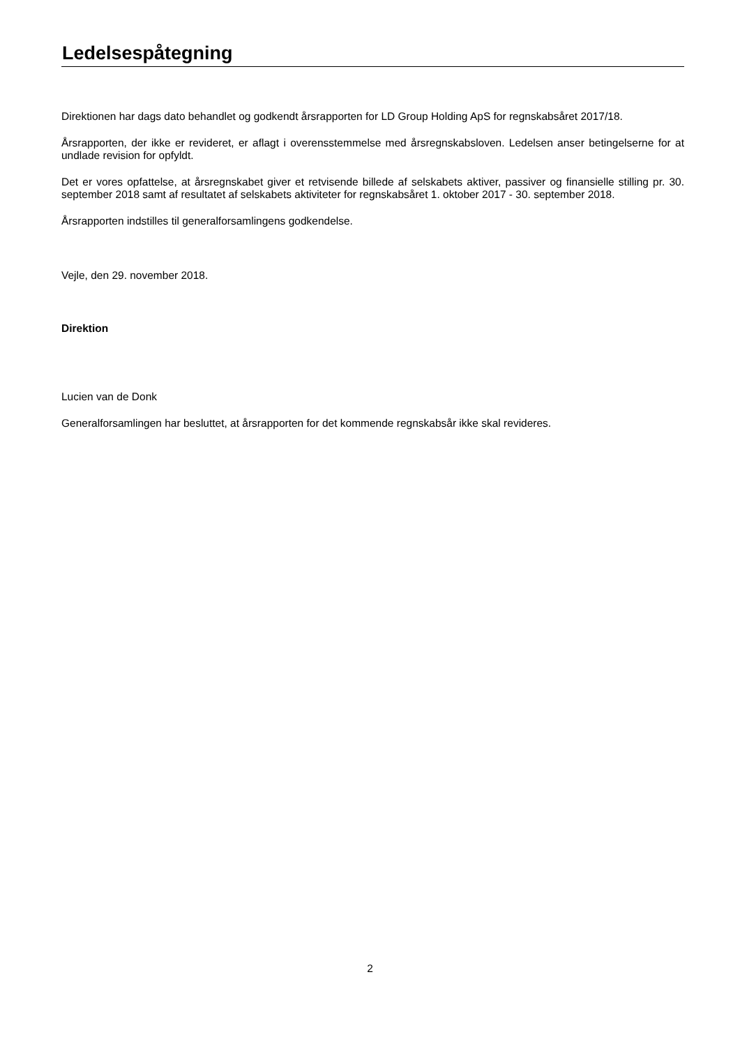Ledelsespåtegning
Direktionen har dags dato behandlet og godkendt årsrapporten for LD Group Holding ApS for regnskabsåret 2017/18.
Årsrapporten, der ikke er revideret, er aflagt i overensstemmelse med årsregnskabsloven. Ledelsen anser betingelserne for at undlade revision for opfyldt.
Det er vores opfattelse, at årsregnskabet giver et retvisende billede af selskabets aktiver, passiver og finansielle stilling pr. 30. september 2018 samt af resultatet af selskabets aktiviteter for regnskabsåret 1. oktober 2017 - 30. september 2018.
Årsrapporten indstilles til generalforsamlingens godkendelse.
Vejle, den 29. november 2018.
Direktion
Lucien van de Donk
Generalforsamlingen har besluttet, at årsrapporten for det kommende regnskabsår ikke skal revideres.
2